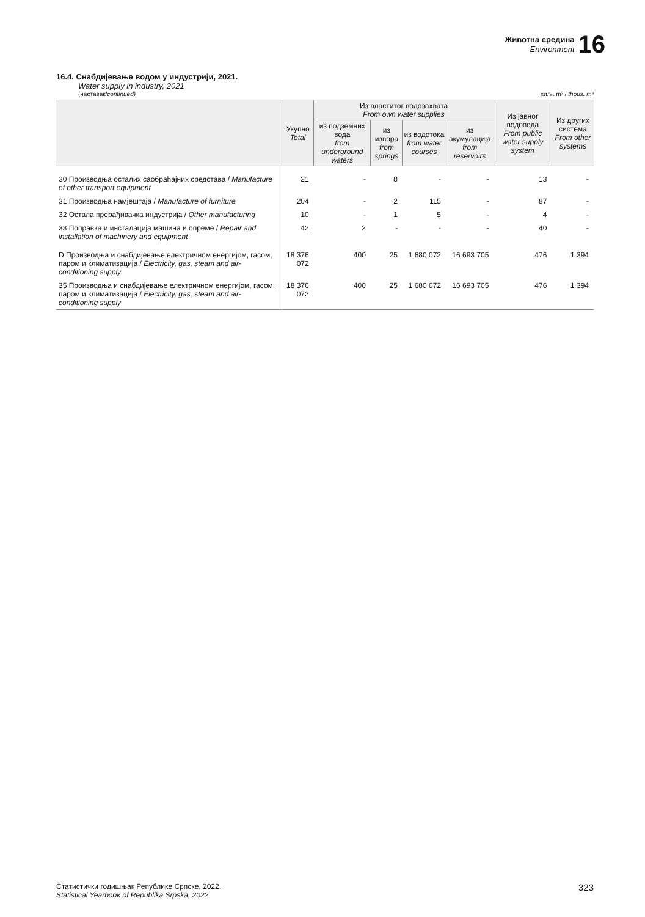Животна средина
Environment
16
16.4. Снабдијевање водом у индустрији, 2021.
Water supply in industry, 2021
(наставак/continued) хиљ. m³ / thous. m³
| | Укупно Total | Из властитог водозахвата From own water supplies | | | | Из јавног водовода From public water supply system | Из других система From other systems |
| --- | --- | --- | --- | --- | --- | --- | --- |
| | | из подземних вода from underground waters | из извора from springs | из водотока from water courses | из акумулација from reservoirs | | |
| 30 Производња осталих саобраћајних средстава / Manufacture of other transport equipment | 21 | - | 8 | - | - | 13 | - |
| 31 Производња намјештаја / Manufacture of furniture | 204 | - | 2 | 115 | - | 87 | - |
| 32 Остала прерађивачка индустрија / Other manufacturing | 10 | - | 1 | 5 | - | 4 | - |
| 33 Поправка и инсталација машина и опреме / Repair and installation of machinery and equipment | 42 | 2 | - | - | - | 40 | - |
| D Производња и снабдијевање електричном енергијом, гасом, паром и климатизација / Electricity, gas, steam and air-conditioning supply | 18 376 072 | 400 | 25 | 1 680 072 | 16 693 705 | 476 | 1 394 |
| 35 Производња и снабдијевање електричном енергијом, гасом, паром и климатизација / Electricity, gas, steam and air-conditioning supply | 18 376 072 | 400 | 25 | 1 680 072 | 16 693 705 | 476 | 1 394 |
Статистички годишњак Републике Српске, 2022.
Statistical Yearbook of Republika Srpska, 2022 323